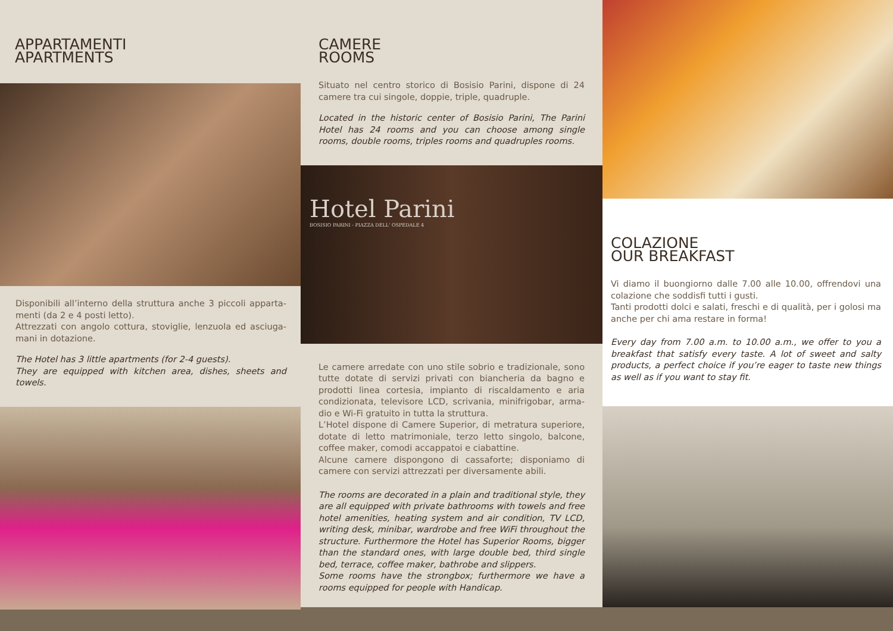APPARTAMENTI
APARTMENTS
Disponibili all’interno della struttura anche 3 piccoli apparta-menti (da 2 e 4 posti letto).
Attrezzati con angolo cottura, stoviglie, lenzuola ed asciuga-mani in dotazione.
The Hotel has 3 little apartments (for 2-4 guests).
They are equipped with kitchen area, dishes, sheets and towels.
CAMERE
ROOMS
Situato nel centro storico di Bosisio Parini, dispone di 24 camere tra cui singole, doppie, triple, quadruple.
Located in the historic center of Bosisio Parini, The Parini Hotel has 24 rooms and you can choose among single rooms, double rooms, triples rooms and quadruples rooms.
Hotel Parini
BOSISIO PARINI - PIAZZA DELL' OSPEDALE 4
Le camere arredate con uno stile sobrio e tradizionale, sono tutte dotate di servizi privati con biancheria da bagno e prodotti linea cortesia, impianto di riscaldamento e aria condizionata, televisore LCD, scrivania, minifrigobar, arma-dio e Wi-Fi gratuito in tutta la struttura.
L’Hotel dispone di Camere Superior, di metratura superiore, dotate di letto matrimoniale, terzo letto singolo, balcone, coffee maker, comodi accappatoi e ciabattine.
Alcune camere dispongono di cassaforte; disponiamo di camere con servizi attrezzati per diversamente abili.
The rooms are decorated in a plain and traditional style, they are all equipped with private bathrooms with towels and free hotel amenities, heating system and air condition, TV LCD, writing desk, minibar, wardrobe and free WiFi throughout the structure. Furthermore the Hotel has Superior Rooms, bigger than the standard ones, with large double bed, third single bed, terrace, coffee maker, bathrobe and slippers.
Some rooms have the strongbox; furthermore we have a rooms equipped for people with Handicap.
COLAZIONE
OUR BREAKFAST
Vi diamo il buongiorno dalle 7.00 alle 10.00, offrendovi una colazione che soddisfi tutti i gusti.
Tanti prodotti dolci e salati, freschi e di qualità, per i golosi ma anche per chi ama restare in forma!
Every day from 7.00 a.m. to 10.00 a.m., we offer to you a breakfast that satisfy every taste. A lot of sweet and salty products, a perfect choice if you’re eager to taste new things as well as if you want to stay fit.